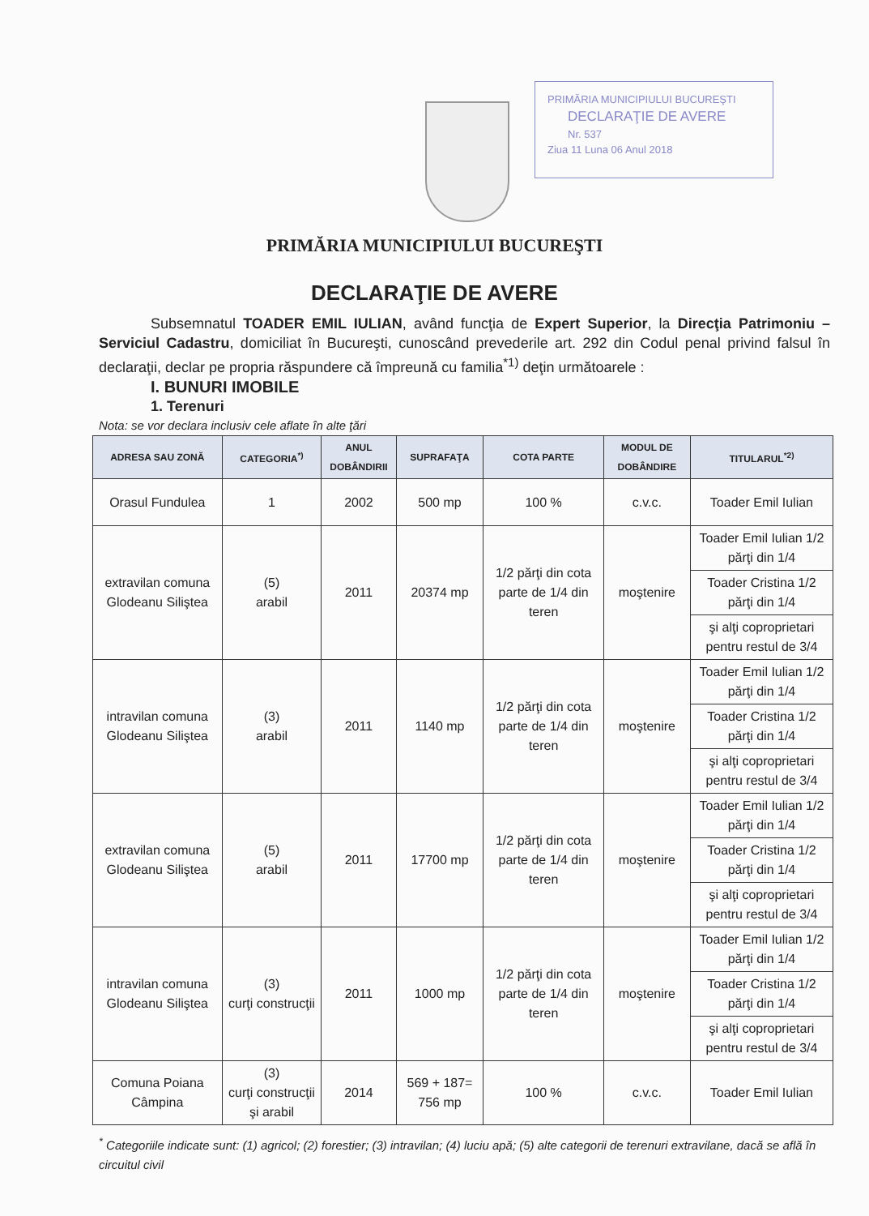PRIMĂRIA MUNICIPIULUI BUCUREŞTI
DECLARAŢIE DE AVERE
Nr. 537
Ziua 11 Luna 06 Anul 2018
PRIMĂRIA MUNICIPIULUI BUCUREŞTI
DECLARAŢIE DE AVERE
Subsemnatul TOADER EMIL IULIAN, având funcţia de Expert Superior, la Direcţia Patrimoniu – Serviciul Cadastru, domiciliat în Bucureşti, cunoscând prevederile art. 292 din Codul penal privind falsul în declaraţii, declar pe propria răspundere că împreună cu familia<sup>*1)</sup> deţin următoarele :
I. BUNURI IMOBILE
1. Terenuri
Nota: se vor declara inclusiv cele aflate în alte ţări
| ADRESA SAU ZONĂ | CATEGORIA<sup>*)</sup> | ANUL DOBÂNDIRII | SUPRAFAŢA | COTA PARTE | MODUL DE DOBÂNDIRE | TITULARUL<sup>*2)</sup> |
| --- | --- | --- | --- | --- | --- | --- |
| Orasul Fundulea | 1 | 2002 | 500 mp | 100 % | c.v.c. | Toader Emil Iulian |
| extravilan comuna Glodeanu Siliştea | (5) arabil | 2011 | 20374 mp | 1/2 părţi din cota parte de 1/4 din teren | moştenire | Toader Emil Iulian 1/2 părţi din 1/4 |
| | | | | | | Toader Cristina 1/2 părţi din 1/4 |
| | | | | | | şi alţi coproprietari pentru restul de 3/4 |
| intravilan comuna Glodeanu Siliştea | (3) arabil | 2011 | 1140 mp | 1/2 părţi din cota parte de 1/4 din teren | moştenire | Toader Emil Iulian 1/2 părţi din 1/4 |
| | | | | | | Toader Cristina 1/2 părţi din 1/4 |
| | | | | | | şi alţi coproprietari pentru restul de 3/4 |
| extravilan comuna Glodeanu Siliştea | (5) arabil | 2011 | 17700 mp | 1/2 părţi din cota parte de 1/4 din teren | moştenire | Toader Emil Iulian 1/2 părţi din 1/4 |
| | | | | | | Toader Cristina 1/2 părţi din 1/4 |
| | | | | | | şi alţi coproprietari pentru restul de 3/4 |
| intravilan comuna Glodeanu Siliştea | (3) curţi construcţii | 2011 | 1000 mp | 1/2 părţi din cota parte de 1/4 din teren | moştenire | Toader Emil Iulian 1/2 părţi din 1/4 |
| | | | | | | Toader Cristina 1/2 părţi din 1/4 |
| | | | | | | şi alţi coproprietari pentru restul de 3/4 |
| Comuna Poiana Câmpina | (3) curţi construcţii şi arabil | 2014 | 569 + 187= 756 mp | 100 % | c.v.c. | Toader Emil Iulian |
<sup>*</sup> Categoriile indicate sunt: (1) agricol; (2) forestier; (3) intravilan; (4) luciu apă; (5) alte categorii de terenuri extravilane, dacă se află în circuitul civil